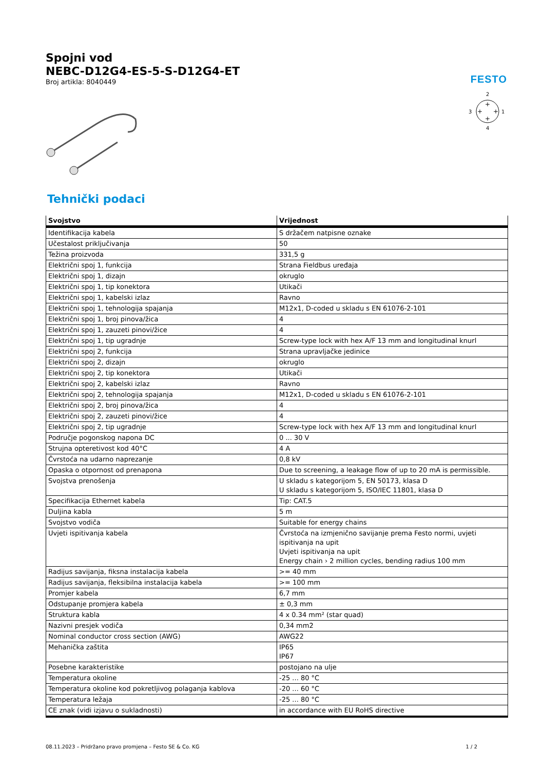FESTO
Spojni vod
NEBC-D12G4-ES-5-S-D12G4-ET
Broj artikla: 8040449
2
1
3
4
+
+
+
+
Tehnički podaci
| Svojstvo | Vrijednost |
| --- | --- |
| Identifikacija kabela | S držačem natpisne oznake |
| Učestalost priključivanja | 50 |
| Težina proizvoda | 331,5 g |
| Električni spoj 1, funkcija | Strana Fieldbus uređaja |
| Električni spoj 1, dizajn | okruglo |
| Električni spoj 1, tip konektora | Utikači |
| Električni spoj 1, kabelski izlaz | Ravno |
| Električni spoj 1, tehnologija spajanja | M12x1, D-coded u skladu s EN 61076-2-101 |
| Električni spoj 1, broj pinova/žica | 4 |
| Električni spoj 1, zauzeti pinovi/žice | 4 |
| Električni spoj 1, tip ugradnje | Screw-type lock with hex A/F 13 mm and longitudinal knurl |
| Električni spoj 2, funkcija | Strana upravljačke jedinice |
| Električni spoj 2, dizajn | okruglo |
| Električni spoj 2, tip konektora | Utikači |
| Električni spoj 2, kabelski izlaz | Ravno |
| Električni spoj 2, tehnologija spajanja | M12x1, D-coded u skladu s EN 61076-2-101 |
| Električni spoj 2, broj pinova/žica | 4 |
| Električni spoj 2, zauzeti pinovi/žice | 4 |
| Električni spoj 2, tip ugradnje | Screw-type lock with hex A/F 13 mm and longitudinal knurl |
| Područje pogonskog napona DC | 0 ... 30 V |
| Strujna opteretivost kod 40°C | 4 A |
| Čvrstoća na udarno naprezanje | 0,8 kV |
| Opaska o otpornost od prenapona | Due to screening, a leakage flow of up to 20 mA is permissible. |
| Svojstva prenošenja | U skladu s kategorijom 5, EN 50173, klasa D U skladu s kategorijom 5, ISO/IEC 11801, klasa D |
| Specifikacija Ethernet kabela | Tip: CAT.5 |
| Duljina kabla | 5 m |
| Svojstvo vodiča | Suitable for energy chains |
| Uvjeti ispitivanja kabela | Čvrstoća na izmjenično savijanje prema Festo normi, uvjeti ispitivanja na upit Uvjeti ispitivanja na upit Energy chain › 2 million cycles, bending radius 100 mm |
| Radijus savijanja, fiksna instalacija kabela | >= 40 mm |
| Radijus savijanja, fleksibilna instalacija kabela | >= 100 mm |
| Promjer kabela | 6,7 mm |
| Odstupanje promjera kabela | ± 0,3 mm |
| Struktura kabla | 4 x 0.34 mm² (star quad) |
| Nazivni presjek vodiča | 0,34 mm2 |
| Nominal conductor cross section (AWG) | AWG22 |
| Mehanička zaštita | IP65 IP67 |
| Posebne karakteristike | postojano na ulje |
| Temperatura okoline | -25 ... 80 °C |
| Temperatura okoline kod pokretljivog polaganja kablova | -20 ... 60 °C |
| Temperatura ležaja | -25 ... 80 °C |
| CE znak (vidi izjavu o sukladnosti) | in accordance with EU RoHS directive |
08.11.2023 – Pridržano pravo promjena – Festo SE & Co. KG 1 / 2